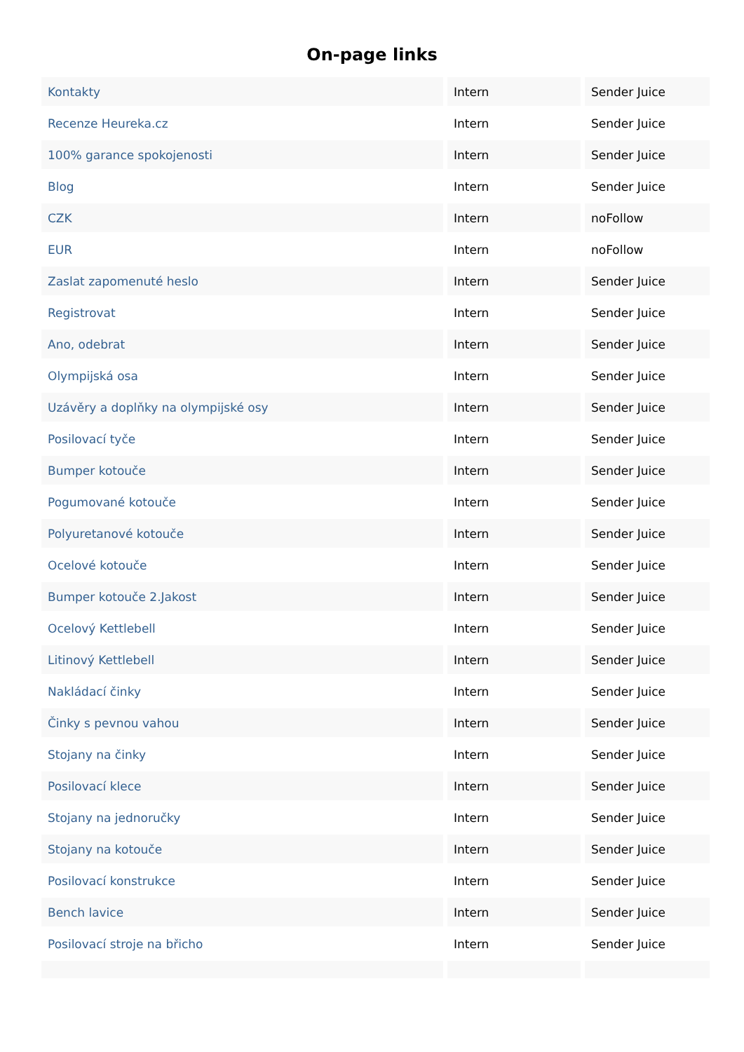On-page links
| Kontakty | Intern | Sender Juice |
| Recenze Heureka.cz | Intern | Sender Juice |
| 100% garance spokojenosti | Intern | Sender Juice |
| Blog | Intern | Sender Juice |
| CZK | Intern | noFollow |
| EUR | Intern | noFollow |
| Zaslat zapomenuté heslo | Intern | Sender Juice |
| Registrovat | Intern | Sender Juice |
| Ano, odebrat | Intern | Sender Juice |
| Olympijská osa | Intern | Sender Juice |
| Uzávěry a doplňky na olympijské osy | Intern | Sender Juice |
| Posilovací tyče | Intern | Sender Juice |
| Bumper kotouče | Intern | Sender Juice |
| Pogumované kotouče | Intern | Sender Juice |
| Polyuretanové kotouče | Intern | Sender Juice |
| Ocelové kotouče | Intern | Sender Juice |
| Bumper kotouče 2.Jakost | Intern | Sender Juice |
| Ocelový Kettlebell | Intern | Sender Juice |
| Litinový Kettlebell | Intern | Sender Juice |
| Nakládací činky | Intern | Sender Juice |
| Činky s pevnou vahou | Intern | Sender Juice |
| Stojany na činky | Intern | Sender Juice |
| Posilovací klece | Intern | Sender Juice |
| Stojany na jednoručky | Intern | Sender Juice |
| Stojany na kotouče | Intern | Sender Juice |
| Posilovací konstrukce | Intern | Sender Juice |
| Bench lavice | Intern | Sender Juice |
| Posilovací stroje na břicho | Intern | Sender Juice |